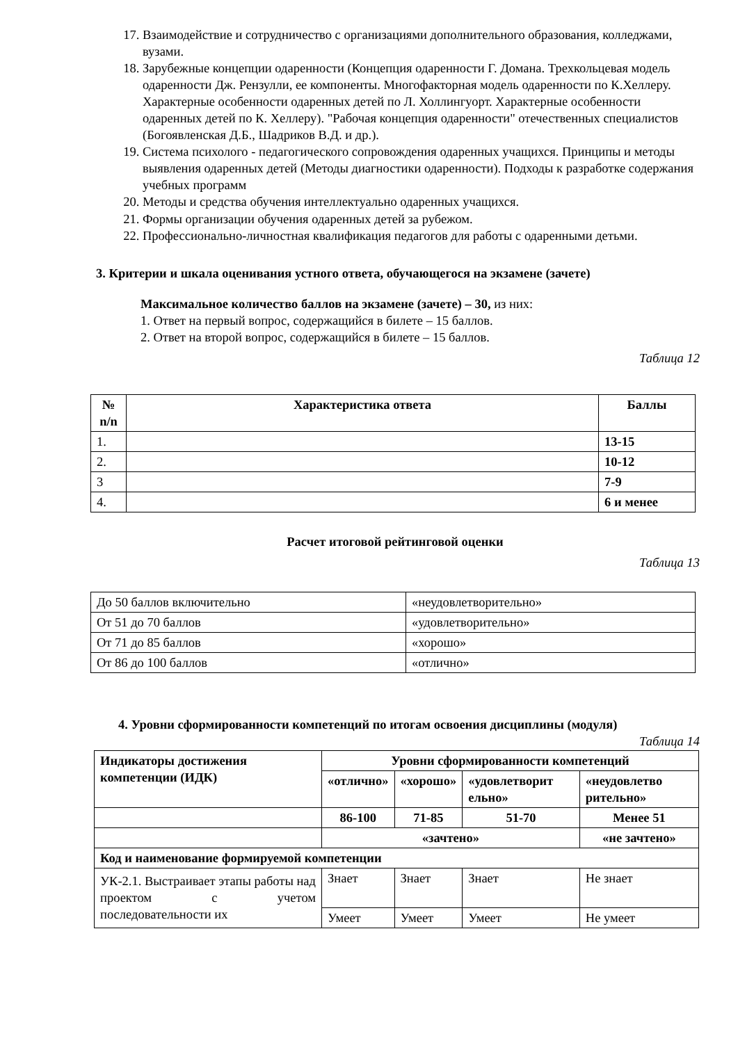17. Взаимодействие и сотрудничество с организациями дополнительного образования, колледжами, вузами.
18. Зарубежные концепции одаренности (Концепция одаренности Г. Домана. Трехкольцевая модель одаренности Дж. Рензулли, ее компоненты. Многофакторная модель одаренности по К.Хеллеру. Характерные особенности одаренных детей по Л. Холлингуорт. Характерные особенности одаренных детей по К. Хеллеру). "Рабочая концепция одаренности" отечественных специалистов (Богоявленская Д.Б., Шадриков В.Д. и др.).
19. Система психолого - педагогического сопровождения одаренных учащихся. Принципы и методы выявления одаренных детей (Методы диагностики одаренности). Подходы к разработке содержания учебных программ
20. Методы и средства обучения интеллектуально одаренных учащихся.
21. Формы организации обучения одаренных детей за рубежом.
22. Профессионально-личностная квалификация педагогов для работы с одаренными детьми.
3. Критерии и шкала оценивания устного ответа, обучающегося на экзамене (зачете)
Максимальное количество баллов на экзамене (зачете) – 30, из них:
1. Ответ на первый вопрос, содержащийся в билете – 15 баллов.
2. Ответ на второй вопрос, содержащийся в билете – 15 баллов.
Таблица 12
| № n/n | Характеристика ответа | Баллы |
| --- | --- | --- |
| 1. | | 13-15 |
| 2. | | 10-12 |
| 3 | | 7-9 |
| 4. | | 6 и менее |
Расчет итоговой рейтинговой оценки
Таблица 13
| До 50 баллов включительно | «неудовлетворительно» |
| От 51 до 70 баллов | «удовлетворительно» |
| От 71 до 85 баллов | «хорошо» |
| От 86 до 100 баллов | «отлично» |
4. Уровни сформированности компетенций по итогам освоения дисциплины (модуля)
Таблица 14
| Индикаторы достижения компетенции (ИДК) | Уровни сформированности компетенций | | | |
| --- | --- | --- | --- | --- |
| | «отлично» | «хорошо» | «удовлетворит ельно» | «неудовлетво рительно» |
| | 86-100 | 71-85 | 51-70 | Менее 51 |
| | «зачтено» | | | «не зачтено» |
| Код и наименование формируемой компетенции | | | | |
| УК-2.1. Выстраивает этапы работы над проектом с учетом последовательности их | Знает | Знает | Знает | Не знает |
| | Умеет | Умеет | Умеет | Не умеет |